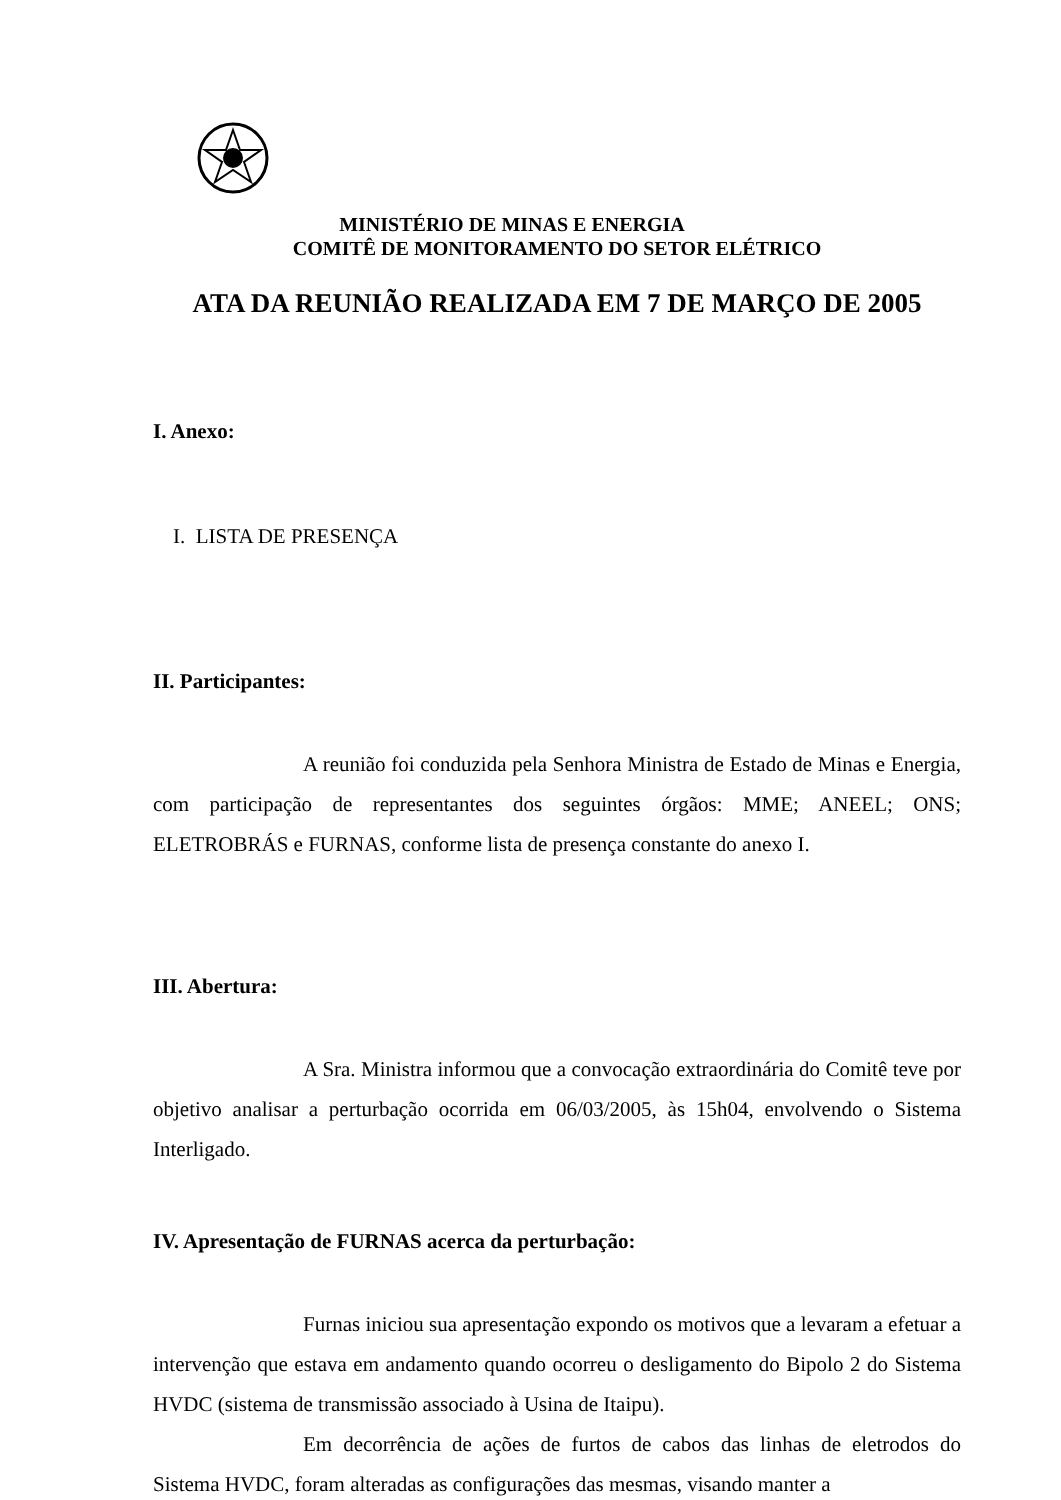MINISTÉRIO DE MINAS E ENERGIA
COMITÊ DE MONITORAMENTO DO SETOR ELÉTRICO
ATA DA REUNIÃO REALIZADA EM 7 DE MARÇO DE 2005
I. Anexo:
I. LISTA DE PRESENÇA
II. Participantes:
A reunião foi conduzida pela Senhora Ministra de Estado de Minas e Energia, com participação de representantes dos seguintes órgãos: MME; ANEEL; ONS; ELETROBRÁS e FURNAS, conforme lista de presença constante do anexo I.
III. Abertura:
A Sra. Ministra informou que a convocação extraordinária do Comitê teve por objetivo analisar a perturbação ocorrida em 06/03/2005, às 15h04, envolvendo o Sistema Interligado.
IV. Apresentação de FURNAS acerca da perturbação:
Furnas iniciou sua apresentação expondo os motivos que a levaram a efetuar a intervenção que estava em andamento quando ocorreu o desligamento do Bipolo 2 do Sistema HVDC (sistema de transmissão associado à Usina de Itaipu).
Em decorrência de ações de furtos de cabos das linhas de eletrodos do Sistema HVDC, foram alteradas as configurações das mesmas, visando manter a